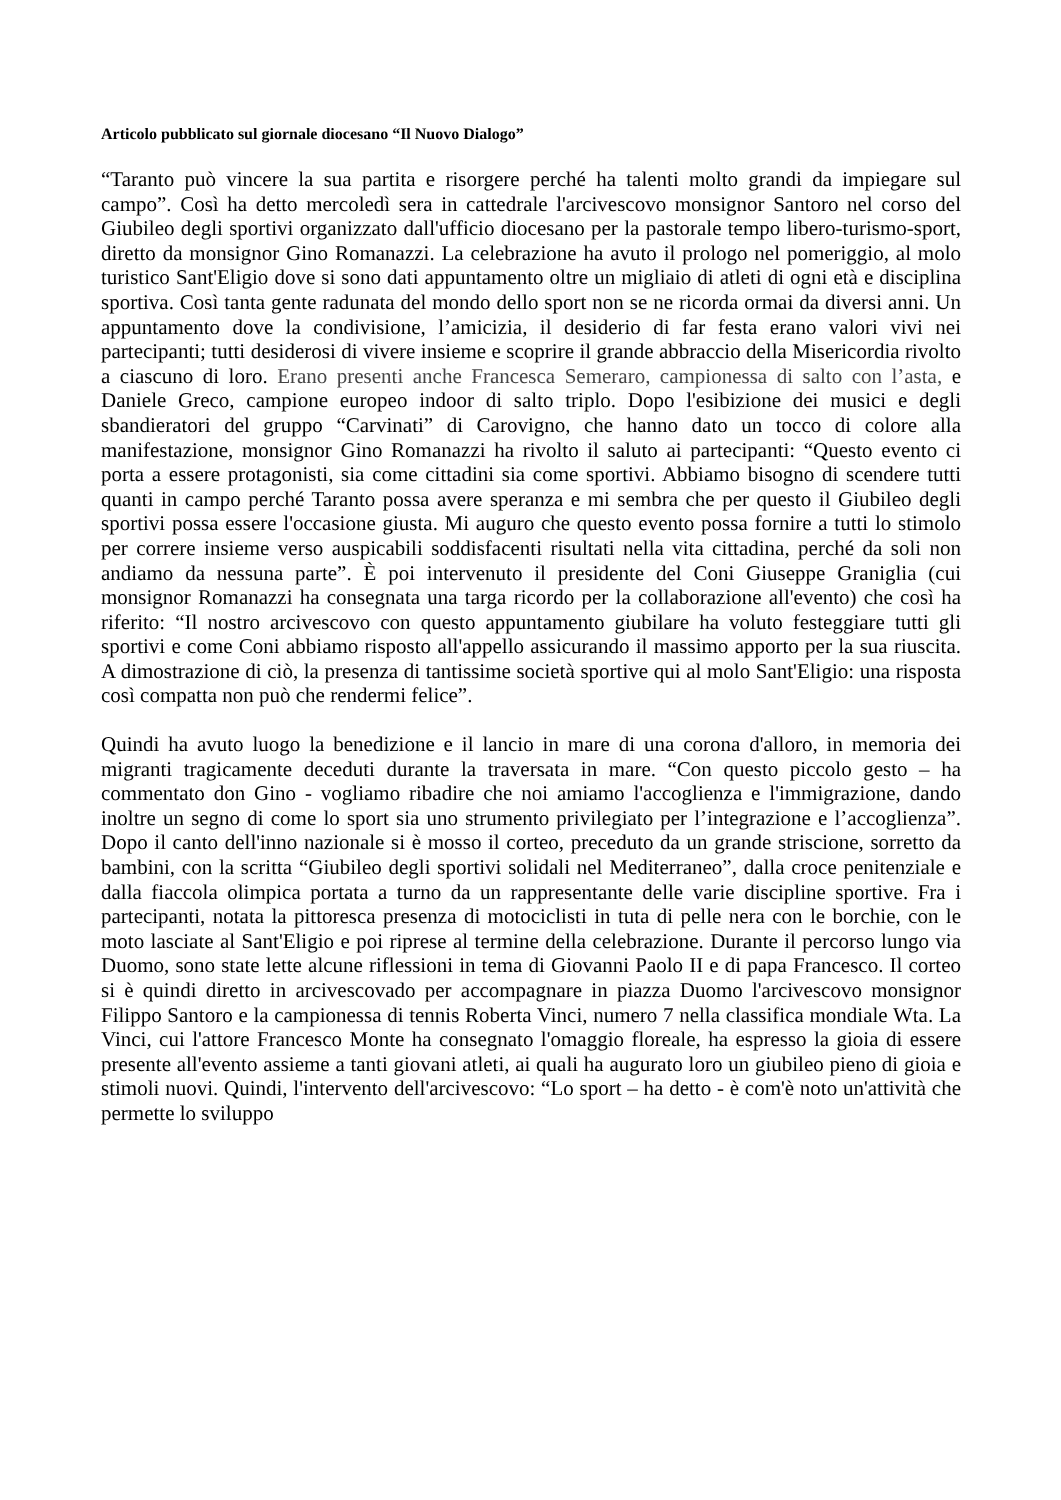Articolo pubblicato sul giornale diocesano “Il Nuovo Dialogo”
“Taranto può vincere la sua partita e risorgere perché ha talenti molto grandi da impiegare sul campo”. Così ha detto mercoledì sera in cattedrale l'arcivescovo monsignor Santoro nel corso del Giubileo degli sportivi organizzato dall'ufficio diocesano per la pastorale tempo libero-turismo-sport, diretto da monsignor Gino Romanazzi. La celebrazione ha avuto il prologo nel pomeriggio, al molo turistico Sant'Eligio dove si sono dati appuntamento oltre un migliaio di atleti di ogni età e disciplina sportiva. Così tanta gente radunata del mondo dello sport non se ne ricorda ormai da diversi anni. Un appuntamento dove la condivisione, l’amicizia, il desiderio di far festa erano valori vivi nei partecipanti; tutti desiderosi di vivere insieme e scoprire il grande abbraccio della Misericordia rivolto a ciascuno di loro. Erano presenti anche Francesca Semeraro, campionessa di salto con l’asta, e Daniele Greco, campione europeo indoor di salto triplo. Dopo l'esibizione dei musici e degli sbandieratori del gruppo “Carvinati” di Carovigno, che hanno dato un tocco di colore alla manifestazione, monsignor Gino Romanazzi ha rivolto il saluto ai partecipanti: “Questo evento ci porta a essere protagonisti, sia come cittadini sia come sportivi. Abbiamo bisogno di scendere tutti quanti in campo perché Taranto possa avere speranza e mi sembra che per questo il Giubileo degli sportivi possa essere l'occasione giusta. Mi auguro che questo evento possa fornire a tutti lo stimolo per correre insieme verso auspicabili soddisfacenti risultati nella vita cittadina, perché da soli non andiamo da nessuna parte”. È poi intervenuto il presidente del Coni Giuseppe Graniglia (cui monsignor Romanazzi ha consegnata una targa ricordo per la collaborazione all'evento) che così ha riferito: “Il nostro arcivescovo con questo appuntamento giubilare ha voluto festeggiare tutti gli sportivi e come Coni abbiamo risposto all'appello assicurando il massimo apporto per la sua riuscita. A dimostrazione di ciò, la presenza di tantissime società sportive qui al molo Sant'Eligio: una risposta così compatta non può che rendermi felice”.
Quindi ha avuto luogo la benedizione e il lancio in mare di una corona d'alloro, in memoria dei migranti tragicamente deceduti durante la traversata in mare. “Con questo piccolo gesto – ha commentato don Gino - vogliamo ribadire che noi amiamo l'accoglienza e l'immigrazione, dando inoltre un segno di come lo sport sia uno strumento privilegiato per l’integrazione e l’accoglienza”. Dopo il canto dell'inno nazionale si è mosso il corteo, preceduto da un grande striscione, sorretto da bambini, con la scritta “Giubileo degli sportivi solidali nel Mediterraneo”, dalla croce penitenziale e dalla fiaccola olimpica portata a turno da un rappresentante delle varie discipline sportive. Fra i partecipanti, notata la pittoresca presenza di motociclisti in tuta di pelle nera con le borchie, con le moto lasciate al Sant'Eligio e poi riprese al termine della celebrazione. Durante il percorso lungo via Duomo, sono state lette alcune riflessioni in tema di Giovanni Paolo II e di papa Francesco. Il corteo si è quindi diretto in arcivescovado per accompagnare in piazza Duomo l'arcivescovo monsignor Filippo Santoro e la campionessa di tennis Roberta Vinci, numero 7 nella classifica mondiale Wta. La Vinci, cui l'attore Francesco Monte ha consegnato l'omaggio floreale, ha espresso la gioia di essere presente all'evento assieme a tanti giovani atleti, ai quali ha augurato loro un giubileo pieno di gioia e stimoli nuovi. Quindi, l'intervento dell'arcivescovo: “Lo sport – ha detto - è com'è noto un'attività che permette lo sviluppo